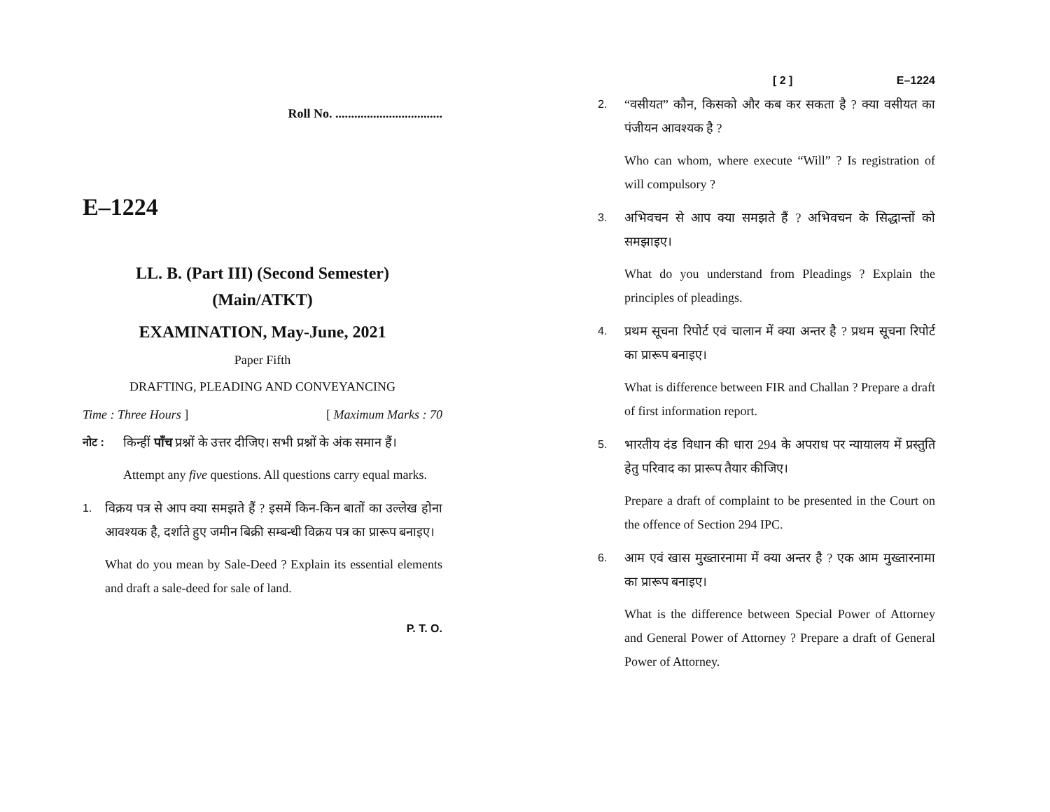Roll No. ..................................
E–1224
LL. B. (Part III) (Second Semester)
(Main/ATKT)
EXAMINATION, May-June, 2021
Paper Fifth
DRAFTING, PLEADING AND CONVEYANCING
Time : Three Hours ] [ Maximum Marks : 70
नोट : किन्हीं पाँच प्रश्नों के उत्तर दीजिए। सभी प्रश्नों के अंक समान हैं।
Attempt any five questions. All questions carry equal marks.
1. विक्रय पत्र से आप क्या समझते हैं ? इसमें किन-किन बातों का उल्लेख होना आवश्यक है, दर्शाते हुए जमीन बिक्री सम्बन्धी विक्रय पत्र का प्रारूप बनाइए।
What do you mean by Sale-Deed ? Explain its essential elements and draft a sale-deed for sale of land.
P. T. O.
[ 2 ] E–1224
2. “वसीयत” कौन, किसको और कब कर सकता है ? क्या वसीयत का पंजीयन आवश्यक है ?
Who can whom, where execute “Will” ? Is registration of will compulsory ?
3. अभिवचन से आप क्या समझते हैं ? अभिवचन के सिद्धान्तों को समझाइए।
What do you understand from Pleadings ? Explain the principles of pleadings.
4. प्रथम सूचना रिपोर्ट एवं चालान में क्या अन्तर है ? प्रथम सूचना रिपोर्ट का प्रारूप बनाइए।
What is difference between FIR and Challan ? Prepare a draft of first information report.
5. भारतीय दंड विधान की धारा 294 के अपराध पर न्यायालय में प्रस्तुति हेतु परिवाद का प्रारूप तैयार कीजिए।
Prepare a draft of complaint to be presented in the Court on the offence of Section 294 IPC.
6. आम एवं खास मुख्तारनामा में क्या अन्तर है ? एक आम मुख्तारनामा का प्रारूप बनाइए।
What is the difference between Special Power of Attorney and General Power of Attorney ? Prepare a draft of General Power of Attorney.